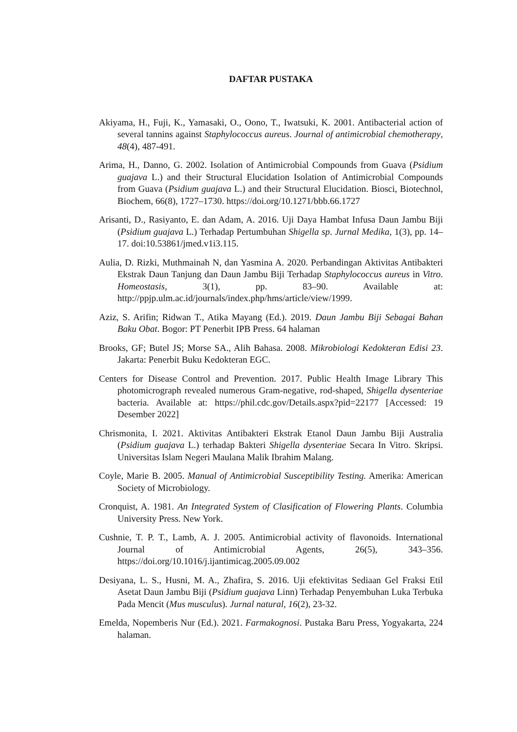DAFTAR PUSTAKA
Akiyama, H., Fuji, K., Yamasaki, O., Oono, T., Iwatsuki, K. 2001. Antibacterial action of several tannins against Staphylococcus aureus. Journal of antimicrobial chemotherapy, 48(4), 487-491.
Arima, H., Danno, G. 2002. Isolation of Antimicrobial Compounds from Guava (Psidium guajava L.) and their Structural Elucidation Isolation of Antimicrobial Compounds from Guava (Psidium guajava L.) and their Structural Elucidation. Biosci, Biotechnol, Biochem, 66(8), 1727–1730. https://doi.org/10.1271/bbb.66.1727
Arisanti, D., Rasiyanto, E. dan Adam, A. 2016. Uji Daya Hambat Infusa Daun Jambu Biji (Psidium guajava L.) Terhadap Pertumbuhan Shigella sp. Jurnal Medika, 1(3), pp. 14–17. doi:10.53861/jmed.v1i3.115.
Aulia, D. Rizki, Muthmainah N, dan Yasmina A. 2020. Perbandingan Aktivitas Antibakteri Ekstrak Daun Tanjung dan Daun Jambu Biji Terhadap Staphylococcus aureus in Vitro. Homeostasis, 3(1), pp. 83–90. Available at: http://ppjp.ulm.ac.id/journals/index.php/hms/article/view/1999.
Aziz, S. Arifin; Ridwan T., Atika Mayang (Ed.). 2019. Daun Jambu Biji Sebagai Bahan Baku Obat. Bogor: PT Penerbit IPB Press. 64 halaman
Brooks, GF; Butel JS; Morse SA., Alih Bahasa. 2008. Mikrobiologi Kedokteran Edisi 23. Jakarta: Penerbit Buku Kedokteran EGC.
Centers for Disease Control and Prevention. 2017. Public Health Image Library This photomicrograph revealed numerous Gram-negative, rod-shaped, Shigella dysenteriae bacteria. Available at: https://phil.cdc.gov/Details.aspx?pid=22177 [Accessed: 19 Desember 2022]
Chrismonita, I. 2021. Aktivitas Antibakteri Ekstrak Etanol Daun Jambu Biji Australia (Psidium guajava L.) terhadap Bakteri Shigella dysenteriae Secara In Vitro. Skripsi. Universitas Islam Negeri Maulana Malik Ibrahim Malang.
Coyle, Marie B. 2005. Manual of Antimicrobial Susceptibility Testing. Amerika: American Society of Microbiology.
Cronquist, A. 1981. An Integrated System of Clasification of Flowering Plants. Columbia University Press. New York.
Cushnie, T. P. T., Lamb, A. J. 2005. Antimicrobial activity of flavonoids. International Journal of Antimicrobial Agents, 26(5), 343–356. https://doi.org/10.1016/j.ijantimicag.2005.09.002
Desiyana, L. S., Husni, M. A., Zhafira, S. 2016. Uji efektivitas Sediaan Gel Fraksi Etil Asetat Daun Jambu Biji (Psidium guajava Linn) Terhadap Penyembuhan Luka Terbuka Pada Mencit (Mus musculus). Jurnal natural, 16(2), 23-32.
Emelda, Nopemberis Nur (Ed.). 2021. Farmakognosi. Pustaka Baru Press, Yogyakarta, 224 halaman.